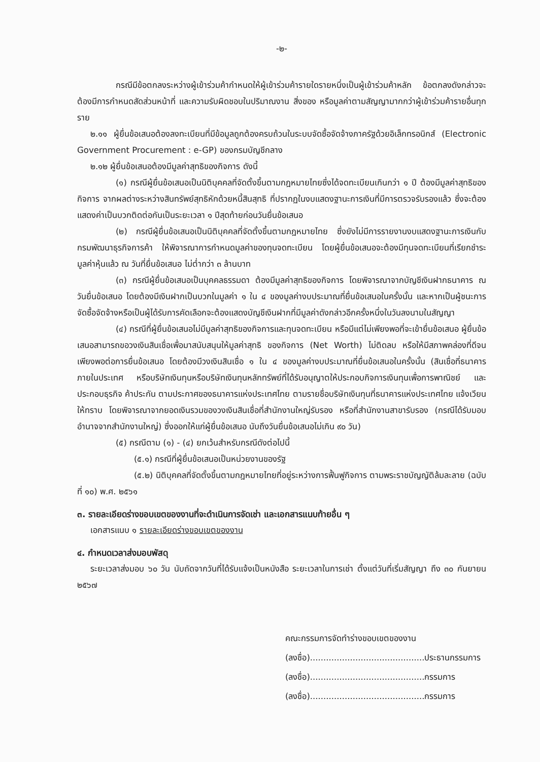-๒-
กรณีมีข้อตกลงระหว่างผู้เข้าร่วมค้ากำหนดให้ผู้เข้าร่วมค้ารายใดรายหนึ่งเป็นผู้เข้าร่วมค้าหลัก ข้อตกลงดังกล่าวจะต้องมีการกำหนดสัดส่วนหน้าที่ และความรับผิดชอบในปริมาณงาน สิ่งของ หรือมูลค่าตามสัญญามากกว่าผู้เข้าร่วมค้ารายอื่นทุกราย
๒.๑๑ ผู้ยื่นข้อเสนอต้องลงทะเบียนที่มีข้อมูลถูกต้องครบถ้วนในระบบจัดซื้อจัดจ้างภาครัฐด้วยอิเล็กทรอนิกส์ (Electronic Government Procurement : e-GP) ของกรมบัญชีกลาง
๒.๑๒ ผู้ยื่นข้อเสนอต้องมีมูลค่าสุทธิของกิจการ ดังนี้
(๑) กรณีผู้ยื่นข้อเสนอเป็นนิติบุคคลที่จัดตั้งขึ้นตามกฎหมายไทยซึ่งได้จดทะเบียนเกินกว่า ๑ ปี ต้องมีมูลค่าสุทธิของกิจการ จากผลต่างระหว่างสินทรัพย์สุทธิหักด้วยหนี้สินสุทธิ ที่ปรากฏในงบแสดงฐานะการเงินที่มีการตรวจรับรองแล้ว ซึ่งจะต้องแสดงค่าเป็นบวกติดต่อกันเป็นระยะเวลา ๑ ปีสุดท้ายก่อนวันยื่นข้อเสนอ
(๒) กรณีผู้ยื่นข้อเสนอเป็นนิติบุคคลที่จัดตั้งขึ้นตามกฎหมายไทย ซึ่งยังไม่มีการรายงานงบแสดงฐานะการเงินกับกรมพัฒนาธุรกิจการค้า ให้พิจารณาการกำหนดมูลค่าของทุนจดทะเบียน โดยผู้ยื่นข้อเสนอจะต้องมีทุนจดทะเบียนที่เรียกชำระมูลค่าหุ้นแล้ว ณ วันที่ยื่นข้อเสนอ ไม่ต่ำกว่า ๓ ล้านบาท
(๓) กรณีผู้ยื่นข้อเสนอเป็นบุคคลธรรมดา ต้องมีมูลค่าสุทธิของกิจการ โดยพิจารณาจากบัญชีเงินฝากธนาคาร ณ วันยื่นข้อเสนอ โดยต้องมีเงินฝากเป็นบวกในมูลค่า ๑ ใน ๔ ของมูลค่างบประมาณที่ยื่นข้อเสนอในครั้งนั้น และหากเป็นผู้ชนะการจัดซื้อจัดจ้างหรือเป็นผู้ได้รับการคัดเลือกจะต้องแสดงบัญชีเงินฝากที่มีมูลค่าดังกล่าวอีกครั้งหนึ่งในวันลงนามในสัญญา
(๔) กรณีที่ผู้ยื่นข้อเสนอไม่มีมูลค่าสุทธิของกิจการและทุนจดทะเบียน หรือมีแต่ไม่เพียงพอที่จะเข้ายื่นข้อเสนอ ผู้ยื่นข้อเสนอสามารถขอวงเงินสินเชื่อเพื่อมาสนับสนุนให้มูลค่าสุทธิ ของกิจการ (Net Worth) ไม่ติดลบ หรือให้มีสภาพคล่องที่ดีจนเพียงพอต่อการยื่นข้อเสนอ โดยต้องมีวงเงินสินเชื่อ ๑ ใน ๔ ของมูลค่างบประมาณที่ยื่นข้อเสนอในครั้งนั้น (สินเชื่อที่ธนาคารภายในประเทศ หรือบริษัทเงินทุนหรือบริษัทเงินทุนหลักทรัพย์ที่ได้รับอนุญาตให้ประกอบกิจการเงินทุนเพื่อการพาณิชย์ และประกอบธุรกิจ ค้าประกัน ตามประกาศของธนาคารแห่งประเทศไทย ตามรายชื่อบริษัทเงินทุนที่ธนาคารแห่งประเทศไทย แจ้งเวียนให้ทราบ โดยพิจารณาจากยอดเงินรวมของวงเงินสินเชื่อที่สำนักงานใหญ่รับรอง หรือที่สำนักงานสาขารับรอง (กรณีได้รับมอบอำนาจจากสำนักงานใหญ่) ซึ่งออกให้แก่ผู้ยื่นข้อเสนอ นับถึงวันยื่นข้อเสนอไม่เกิน ๙๐ วัน)
(๕) กรณีตาม (๑) - (๔) ยกเว้นสำหรับกรณีดังต่อไปนี้
(๕.๑) กรณีที่ผู้ยื่นข้อเสนอเป็นหน่วยงานของรัฐ
(๕.๒) นิติบุคคลที่จัดตั้งขึ้นตามกฎหมายไทยที่อยู่ระหว่างการฟื้นฟูกิจการ ตามพระราชบัญญัติล้มละลาย (ฉบับที่ ๑๐) พ.ศ. ๒๕๖๑
๓. รายละเอียดร่างขอบเขตของงานที่จะดำเนินการจัดเช่า และเอกสารแนบท้ายอื่น ๆ
เอกสารแนบ ๑ รายละเอียดร่างขอบเขตของงาน
๔. กำหนดเวลาส่งมอบพัสดุ
ระยะเวลาส่งมอบ ๖๐ วัน นับถัดจากวันที่ได้รับแจ้งเป็นหนังสือ ระยะเวลาในการเช่า ตั้งแต่วันที่เริ่มสัญญา ถึง ๓๐ กันยายน ๒๕๖๗
คณะกรรมการจัดทำร่างขอบเขตของงาน
(ลงชื่อ)...........................................ประธานกรรมการ
(ลงชื่อ)...........................................กรรมการ
(ลงชื่อ)...........................................กรรมการ